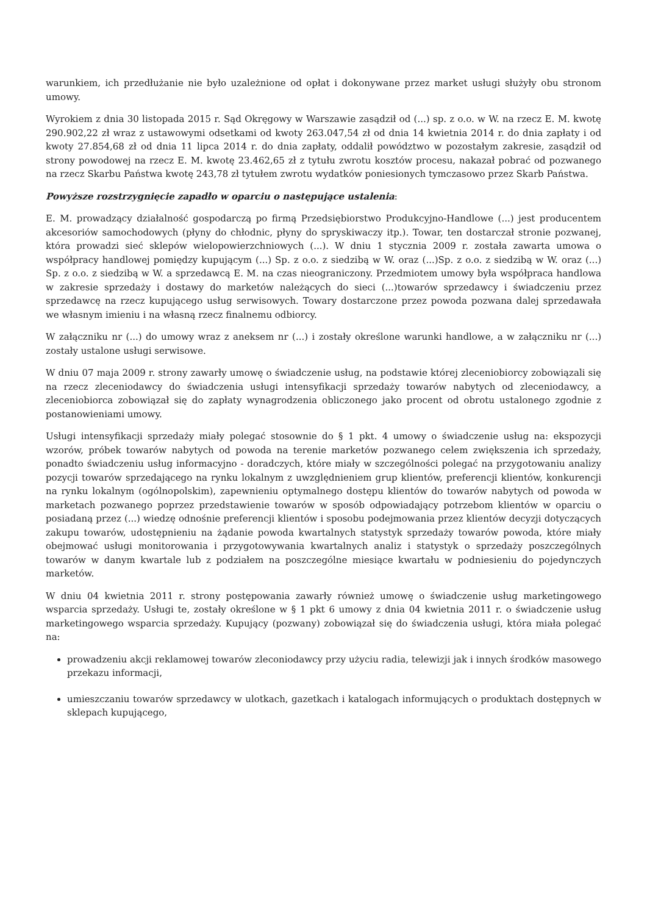warunkiem, ich przedłużanie nie było uzależnione od opłat i dokonywane przez market usługi służyły obu stronom umowy.
Wyrokiem z dnia 30 listopada 2015 r. Sąd Okręgowy w Warszawie zasądził od (...) sp. z o.o. w W. na rzecz E. M. kwotę 290.902,22 zł wraz z ustawowymi odsetkami od kwoty 263.047,54 zł od dnia 14 kwietnia 2014 r. do dnia zapłaty i od kwoty 27.854,68 zł od dnia 11 lipca 2014 r. do dnia zapłaty, oddalił powództwo w pozostałym zakresie, zasądził od strony powodowej na rzecz E. M. kwotę 23.462,65 zł z tytułu zwrotu kosztów procesu, nakazał pobrać od pozwanego na rzecz Skarbu Państwa kwotę 243,78 zł tytułem zwrotu wydatków poniesionych tymczasowo przez Skarb Państwa.
Powyższe rozstrzygnięcie zapadło w oparciu o następujące ustalenia:
E. M. prowadzący działalność gospodarczą po firmą Przedsiębiorstwo Produkcyjno-Handlowe (...) jest producentem akcesoriów samochodowych (płyny do chłodnic, płyny do spryskiwaczy itp.). Towar, ten dostarczał stronie pozwanej, która prowadzi sieć sklepów wielopowierzchniowych (...). W dniu 1 stycznia 2009 r. została zawarta umowa o współpracy handlowej pomiędzy kupującym (...) Sp. z o.o. z siedzibą w W. oraz (...)Sp. z o.o. z siedzibą w W. oraz (...) Sp. z o.o. z siedzibą w W. a sprzedawcą E. M. na czas nieograniczony. Przedmiotem umowy była współpraca handlowa w zakresie sprzedaży i dostawy do marketów należących do sieci (...)towarów sprzedawcy i świadczeniu przez sprzedawcę na rzecz kupującego usług serwisowych. Towary dostarczone przez powoda pozwana dalej sprzedawała we własnym imieniu i na własną rzecz finalnemu odbiorcy.
W załączniku nr (...) do umowy wraz z aneksem nr (...) i zostały określone warunki handlowe, a w załączniku nr (...) zostały ustalone usługi serwisowe.
W dniu 07 maja 2009 r. strony zawarły umowę o świadczenie usług, na podstawie której zleceniobiorcy zobowiązali się na rzecz zleceniodawcy do świadczenia usługi intensyfikacji sprzedaży towarów nabytych od zleceniodawcy, a zleceniobiorca zobowiązał się do zapłaty wynagrodzenia obliczonego jako procent od obrotu ustalonego zgodnie z postanowieniami umowy.
Usługi intensyfikacji sprzedaży miały polegać stosownie do § 1 pkt. 4 umowy o świadczenie usług na: ekspozycji wzorów, próbek towarów nabytych od powoda na terenie marketów pozwanego celem zwiększenia ich sprzedaży, ponadto świadczeniu usług informacyjno - doradczych, które miały w szczególności polegać na przygotowaniu analizy pozycji towarów sprzedającego na rynku lokalnym z uwzględnieniem grup klientów, preferencji klientów, konkurencji na rynku lokalnym (ogólnopolskim), zapewnieniu optymalnego dostępu klientów do towarów nabytych od powoda w marketach pozwanego poprzez przedstawienie towarów w sposób odpowiadający potrzebom klientów w oparciu o posiadaną przez (...) wiedzę odnośnie preferencji klientów i sposobu podejmowania przez klientów decyzji dotyczących zakupu towarów, udostępnieniu na żądanie powoda kwartalnych statystyk sprzedaży towarów powoda, które miały obejmować usługi monitorowania i przygotowywania kwartalnych analiz i statystyk o sprzedaży poszczególnych towarów w danym kwartale lub z podziałem na poszczególne miesiące kwartału w podniesieniu do pojedynczych marketów.
W dniu 04 kwietnia 2011 r. strony postępowania zawarły również umowę o świadczenie usług marketingowego wsparcia sprzedaży. Usługi te, zostały określone w § 1 pkt 6 umowy z dnia 04 kwietnia 2011 r. o świadczenie usług marketingowego wsparcia sprzedaży. Kupujący (pozwany) zobowiązał się do świadczenia usługi, która miała polegać na:
prowadzeniu akcji reklamowej towarów zleconiodawcy przy użyciu radia, telewizji jak i innych środków masowego przekazu informacji,
umieszczaniu towarów sprzedawcy w ulotkach, gazetkach i katalogach informujących o produktach dostępnych w sklepach kupującego,